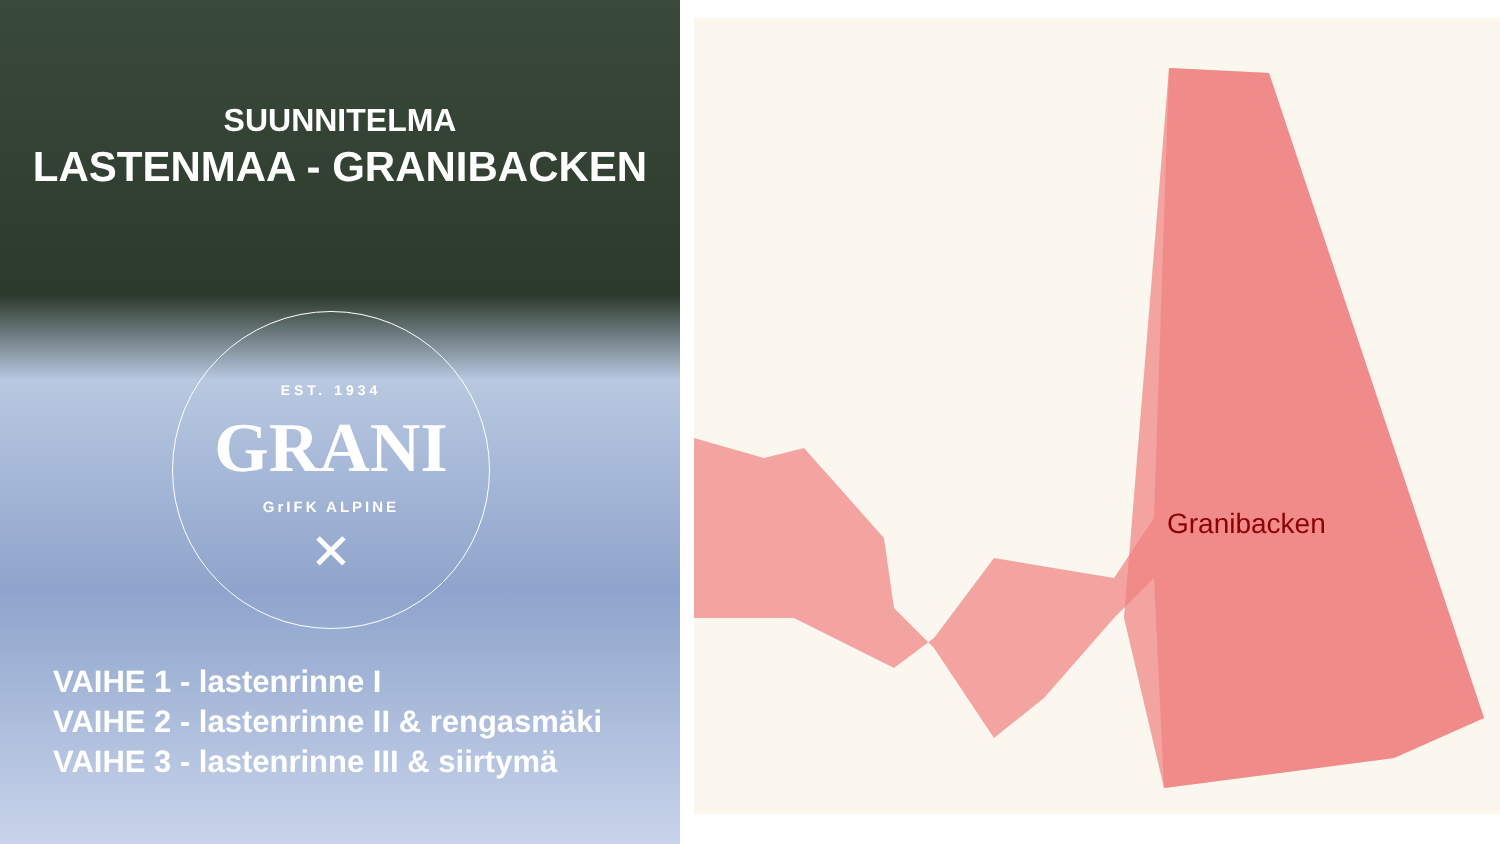SUUNNITELMA
LASTENMAA - GRANIBACKEN
EST. 1934
GRANI
GrIFK ALPINE
✕
VAIHE 1 - lastenrinne I
VAIHE 2 - lastenrinne II & rengasmäki
VAIHE 3 - lastenrinne III & siirtymä
Granibacken